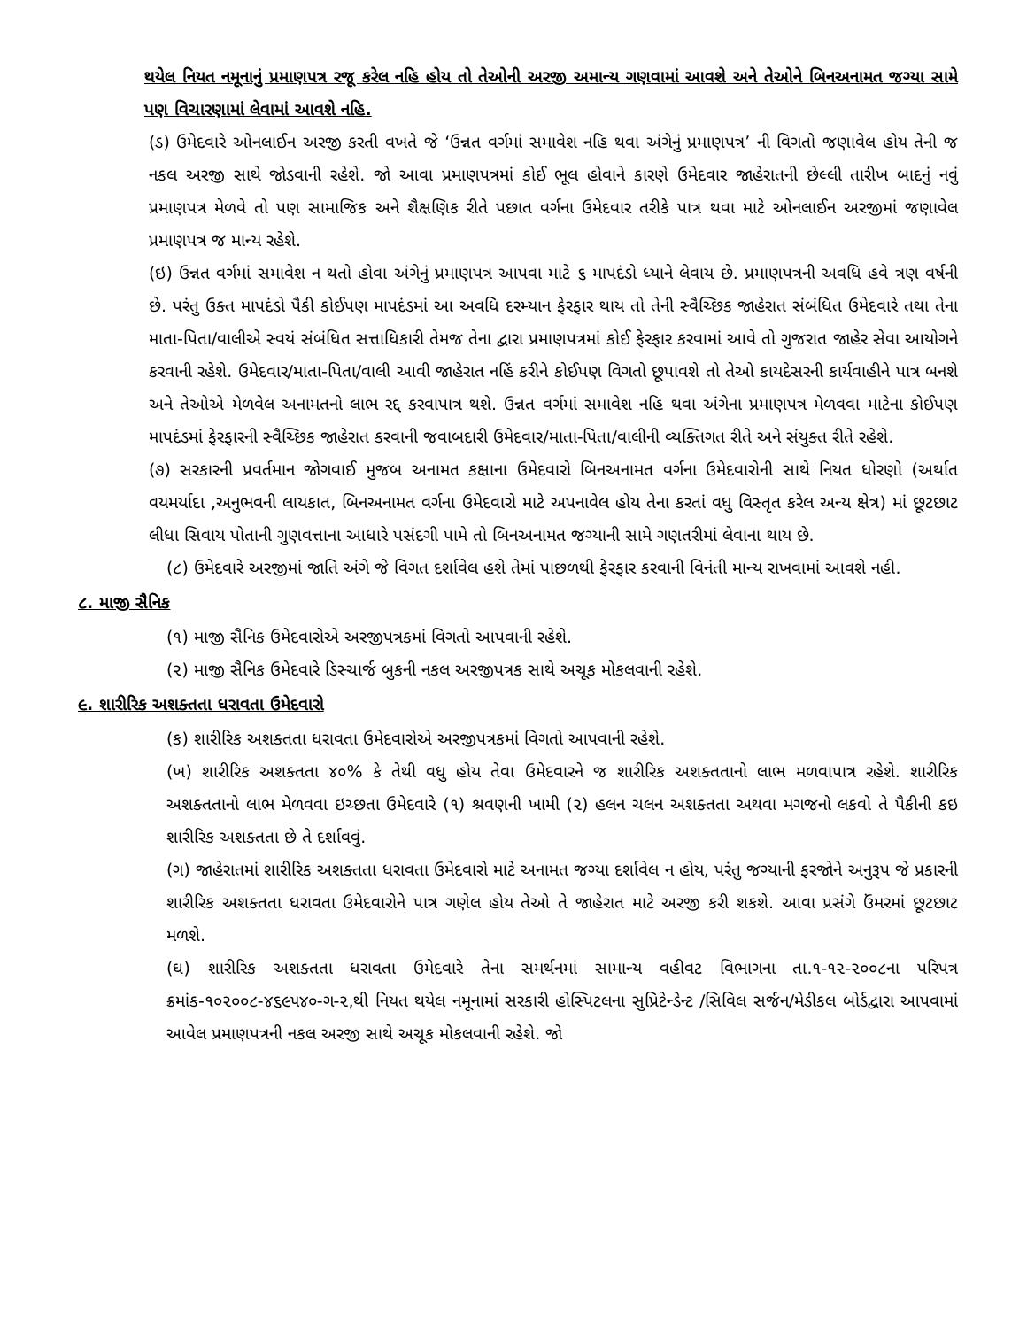થયેલ નિયત નમૂનાનું પ્રમાણપત્ર રજૂ કરેલ નહિ હોય તો તેઓની અરજી અમાન્ય ગણવામાં આવશે અને તેઓને બિનઅનામત જગ્યા સામે પણ વિચારણામાં લેવામાં આવશે નહિ.
(ડ) ઉમેદવારે ઓનલાઈન અરજી કરતી વખતે જે ‘ઉન્નત વર્ગમાં સમાવેશ નહિ થવા અંગેનું પ્રમાણપત્ર’ ની વિગતો જણાવેલ હોય તેની જ નકલ અરજી સાથે જોડવાની રહેશે. જો આવા પ્રમાણપત્રમાં કોઈ ભૂલ હોવાને કારણે ઉમેદવાર જાહેરાતની છેલ્લી તારીખ બાદનું નવું પ્રમાણપત્ર મેળવે તો પણ સામાજિક અને શૈક્ષણિક રીતે પછાત વર્ગના ઉમેદવાર તરીકે પાત્ર થવા માટે ઓનલાઈન અરજીમાં જણાવેલ પ્રમાણપત્ર જ માન્ય રહેશે.
(ઇ) ઉન્નત વર્ગમાં સમાવેશ ન થતો હોવા અંગેનું પ્રમાણપત્ર આપવા માટે ૬ માપદંડો ધ્યાને લેવાય છે. પ્રમાણપત્રની અવધિ હવે ત્રણ વર્ષની છે. પરંતુ ઉક્ત માપદંડો પૈકી કોઈપણ માપદંડમાં આ અવધિ દરમ્યાન ફેરફાર થાય તો તેની સ્વૈચ્છિક જાહેરાત સંબંધિત ઉમેદવારે તથા તેના માતા-પિતા/વાલીએ સ્વયં સંબંધિત સત્તાધિકારી તેમજ તેના દ્વારા પ્રમાણપત્રમાં કોઈ ફેરફાર કરવામાં આવે તો ગુજરાત જાહેર સેવા આયોગને કરવાની રહેશે. ઉમેદવાર/માતા-પિતા/વાલી આવી જાહેરાત નહિં કરીને કોઈપણ વિગતો છૂપાવશે તો તેઓ કાયદેસરની કાર્યવાહીને પાત્ર બનશે અને તેઓએ મેળવેલ અનામતનો લાભ રદ્દ કરવાપાત્ર થશે. ઉન્નત વર્ગમાં સમાવેશ નહિ થવા અંગેના પ્રમાણપત્ર મેળવવા માટેના કોઈપણ માપદંડમાં ફેરફારની સ્વૈચ્છિક જાહેરાત કરવાની જવાબદારી ઉમેદવાર/માતા-પિતા/વાલીની વ્યક્તિગત રીતે અને સંયુક્ત રીતે રહેશે.
(૭) સરકારની પ્રવર્તમાન જોગવાઈ મુજબ અનામત કક્ષાના ઉમેદવારો બિનઅનામત વર્ગના ઉમેદવારોની સાથે નિયત ધોરણો (અર્થાત વયમર્યાદા ,અનુભવની લાયકાત, બિનઅનામત વર્ગના ઉમેદવારો માટે અપનાવેલ હોય તેના કરતાં વધુ વિસ્તૃત કરેલ અન્ય ક્ષેત્ર) માં છૂટછાટ લીધા સિવાય પોતાની ગુણવત્તાના આધારે પસંદગી પામે તો બિનઅનામત જગ્યાની સામે ગણતરીમાં લેવાના થાય છે.
(૮) ઉમેદવારે અરજીમાં જાતિ અંગે જે વિગત દર્શાવેલ હશે તેમાં પાછળથી ફેરફાર કરવાની વિનંતી માન્ય રાખવામાં આવશે નહી.
૮. માજી સૈનિક
(૧) માજી સૈનિક ઉમેદવારોએ અરજીપત્રકમાં વિગતો આપવાની રહેશે.
(૨) માજી સૈનિક ઉમેદવારે ડિસ્ચાર્જ બુકની નકલ અરજીપત્રક સાથે અચૂક મોકલવાની રહેશે.
૯. શારીરિક અશક્તતા ધરાવતા ઉમેદવારો
(ક) શારીરિક અશક્તતા ધરાવતા ઉમેદવારોએ અરજીપત્રકમાં વિગતો આપવાની રહેશે.
(ખ) શારીરિક અશક્તતા ૪૦% કે તેથી વધુ હોય તેવા ઉમેદવારને જ શારીરિક અશક્તતાનો લાભ મળવાપાત્ર રહેશે. શારીરિક અશક્તતાનો લાભ મેળવવા ઇચ્છતા ઉમેદવારે (૧) શ્રવણની ખામી (૨) હલન ચલન અશક્તતા અથવા મગજનો લકવો તે પૈકીની કઇ શારીરિક અશક્તતા છે તે દર્શાવવું.
(ગ) જાહેરાતમાં શારીરિક અશક્તતા ધરાવતા ઉમેદવારો માટે અનામત જગ્યા દર્શાવેલ ન હોય, પરંતુ જગ્યાની ફરજોને અનુરૂપ જે પ્રકારની શારીરિક અશક્તતા ધરાવતા ઉમેદવારોને પાત્ર ગણેલ હોય તેઓ તે જાહેરાત માટે અરજી કરી શકશે. આવા પ્રસંગે ઉંમરમાં છૂટછાટ મળશે.
(ઘ) શારીરિક અશક્તતા ધરાવતા ઉમેદવારે તેના સમર્થનમાં સામાન્ય વહીવટ વિભાગના તા.૧-૧૨-૨૦૦૮ના પરિપત્ર ક્રમાંક-૧૦૨૦૦૮-૪૬૯૫૪૦-ગ-૨,થી નિયત થયેલ નમૂનામાં સરકારી હોસ્પિટલના સુપ્રિટેન્ડેન્ટ /સિવિલ સર્જન/મેડીકલ બોર્ડદ્વારા આપવામાં આવેલ પ્રમાણપત્રની નકલ અરજી સાથે અચૂક મોકલવાની રહેશે. જો